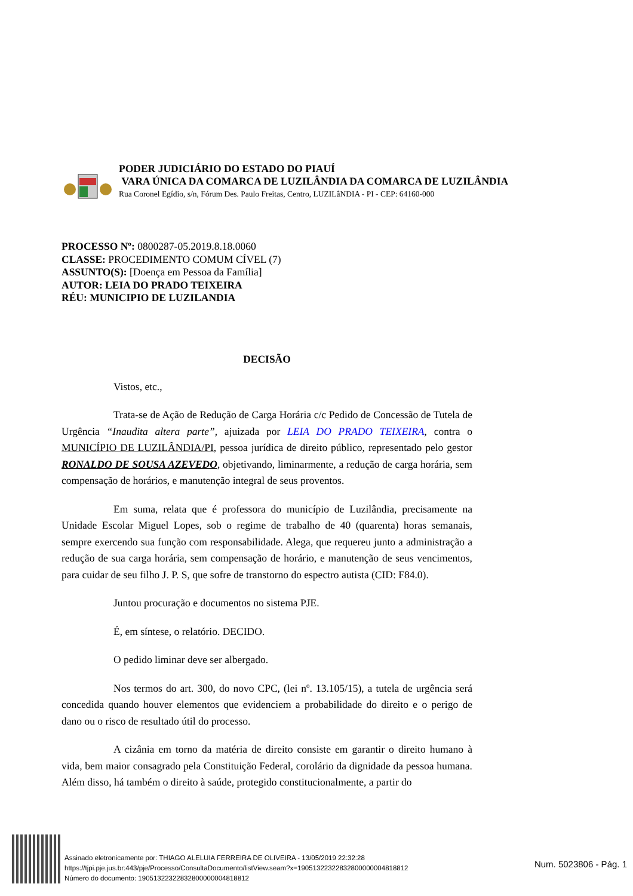PODER JUDICIÁRIO DO ESTADO DO PIAUÍ
VARA ÚNICA DA COMARCA DE LUZILÂNDIA DA COMARCA DE LUZILÂNDIA
Rua Coronel Egídio, s/n, Fórum Des. Paulo Freitas, Centro, LUZILâNDIA - PI - CEP: 64160-000
PROCESSO Nº: 0800287-05.2019.8.18.0060
CLASSE: PROCEDIMENTO COMUM CÍVEL (7)
ASSUNTO(S): [Doença em Pessoa da Família]
AUTOR: LEIA DO PRADO TEIXEIRA
RÉU: MUNICIPIO DE LUZILANDIA
DECISÃO
Vistos, etc.,
Trata-se de Ação de Redução de Carga Horária c/c Pedido de Concessão de Tutela de Urgência “Inaudita altera parte”, ajuizada por LEIA DO PRADO TEIXEIRA, contra o MUNICÍPIO DE LUZILÂNDIA/PI, pessoa jurídica de direito público, representado pelo gestor RONALDO DE SOUSA AZEVEDO, objetivando, liminarmente, a redução de carga horária, sem compensação de horários, e manutenção integral de seus proventos.
Em suma, relata que é professora do município de Luzilândia, precisamente na Unidade Escolar Miguel Lopes, sob o regime de trabalho de 40 (quarenta) horas semanais, sempre exercendo sua função com responsabilidade. Alega, que requereu junto a administração a redução de sua carga horária, sem compensação de horário, e manutenção de seus vencimentos, para cuidar de seu filho J. P. S, que sofre de transtorno do espectro autista (CID: F84.0).
Juntou procuração e documentos no sistema PJE.
É, em síntese, o relatório. DECIDO.
O pedido liminar deve ser albergado.
Nos termos do art. 300, do novo CPC, (lei nº. 13.105/15), a tutela de urgência será concedida quando houver elementos que evidenciem a probabilidade do direito e o perigo de dano ou o risco de resultado útil do processo.
A cizânia em torno da matéria de direito consiste em garantir o direito humano à vida, bem maior consagrado pela Constituição Federal, corolário da dignidade da pessoa humana. Além disso, há também o direito à saúde, protegido constitucionalmente, a partir do
Assinado eletronicamente por: THIAGO ALELUIA FERREIRA DE OLIVEIRA - 13/05/2019 22:32:28
https://tjpi.pje.jus.br:443/pje/Processo/ConsultaDocumento/listView.seam?x=19051322322832800000004818812
Número do documento: 19051322322832800000004818812
Num. 5023806 - Pág. 1